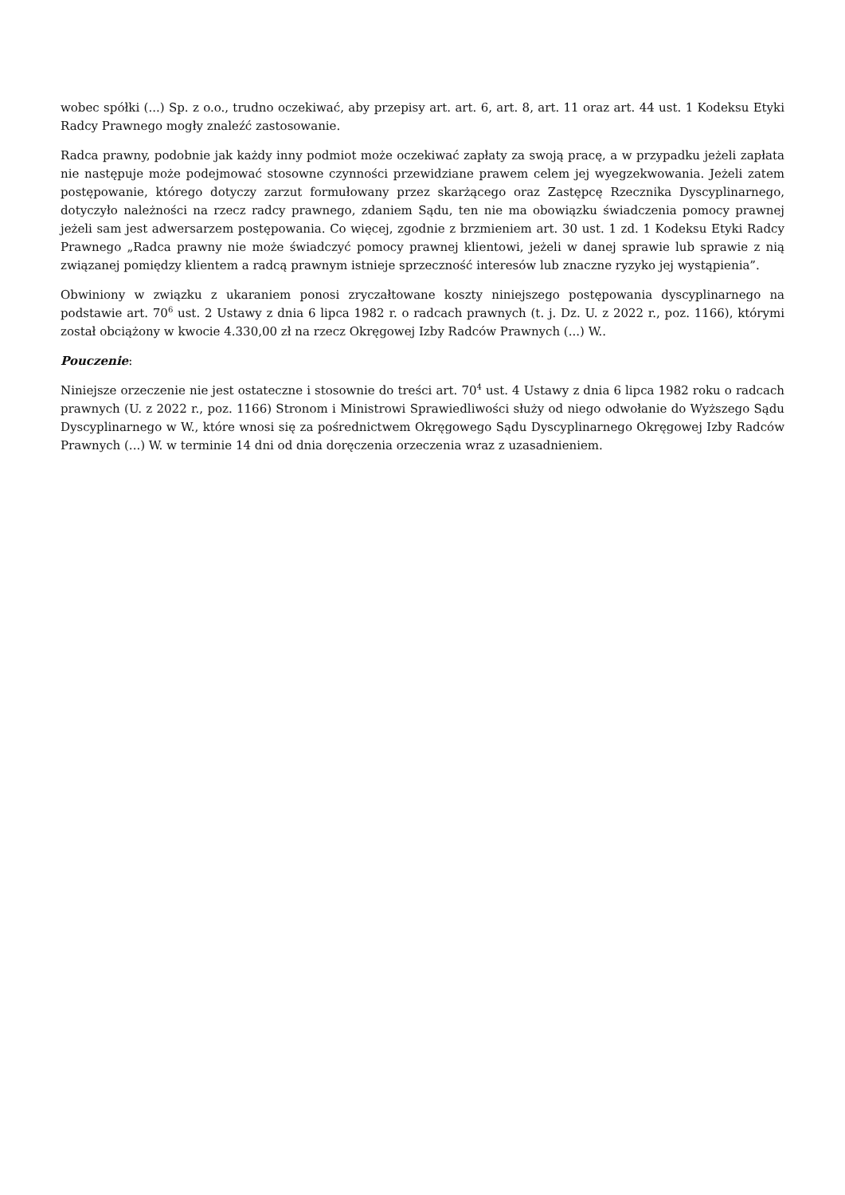wobec spółki (...) Sp. z o.o., trudno oczekiwać, aby przepisy art. art. 6, art. 8, art. 11 oraz art. 44 ust. 1 Kodeksu Etyki Radcy Prawnego mogły znaleźć zastosowanie.
Radca prawny, podobnie jak każdy inny podmiot może oczekiwać zapłaty za swoją pracę, a w przypadku jeżeli zapłata nie następuje może podejmować stosowne czynności przewidziane prawem celem jej wyegzekwowania. Jeżeli zatem postępowanie, którego dotyczy zarzut formułowany przez skarżącego oraz Zastępcę Rzecznika Dyscyplinarnego, dotyczyło należności na rzecz radcy prawnego, zdaniem Sądu, ten nie ma obowiązku świadczenia pomocy prawnej jeżeli sam jest adwersarzem postępowania. Co więcej, zgodnie z brzmieniem art. 30 ust. 1 zd. 1 Kodeksu Etyki Radcy Prawnego „Radca prawny nie może świadczyć pomocy prawnej klientowi, jeżeli w danej sprawie lub sprawie z nią związanej pomiędzy klientem a radcą prawnym istnieje sprzeczność interesów lub znaczne ryzyko jej wystąpienia”.
Obwiniony w związku z ukaraniem ponosi zryczałtowane koszty niniejszego postępowania dyscyplinarnego na podstawie art. 70<sup>6</sup> ust. 2 Ustawy z dnia 6 lipca 1982 r. o radcach prawnych (t. j. Dz. U. z 2022 r., poz. 1166), którymi został obciążony w kwocie 4.330,00 zł na rzecz Okręgowej Izby Radców Prawnych (...) W..
Pouczenie:
Niniejsze orzeczenie nie jest ostateczne i stosownie do treści art. 70<sup>4</sup> ust. 4 Ustawy z dnia 6 lipca 1982 roku o radcach prawnych (U. z 2022 r., poz. 1166) Stronom i Ministrowi Sprawiedliwości służy od niego odwołanie do Wyższego Sądu Dyscyplinarnego w W., które wnosi się za pośrednictwem Okręgowego Sądu Dyscyplinarnego Okręgowej Izby Radców Prawnych (...) W. w terminie 14 dni od dnia doręczenia orzeczenia wraz z uzasadnieniem.